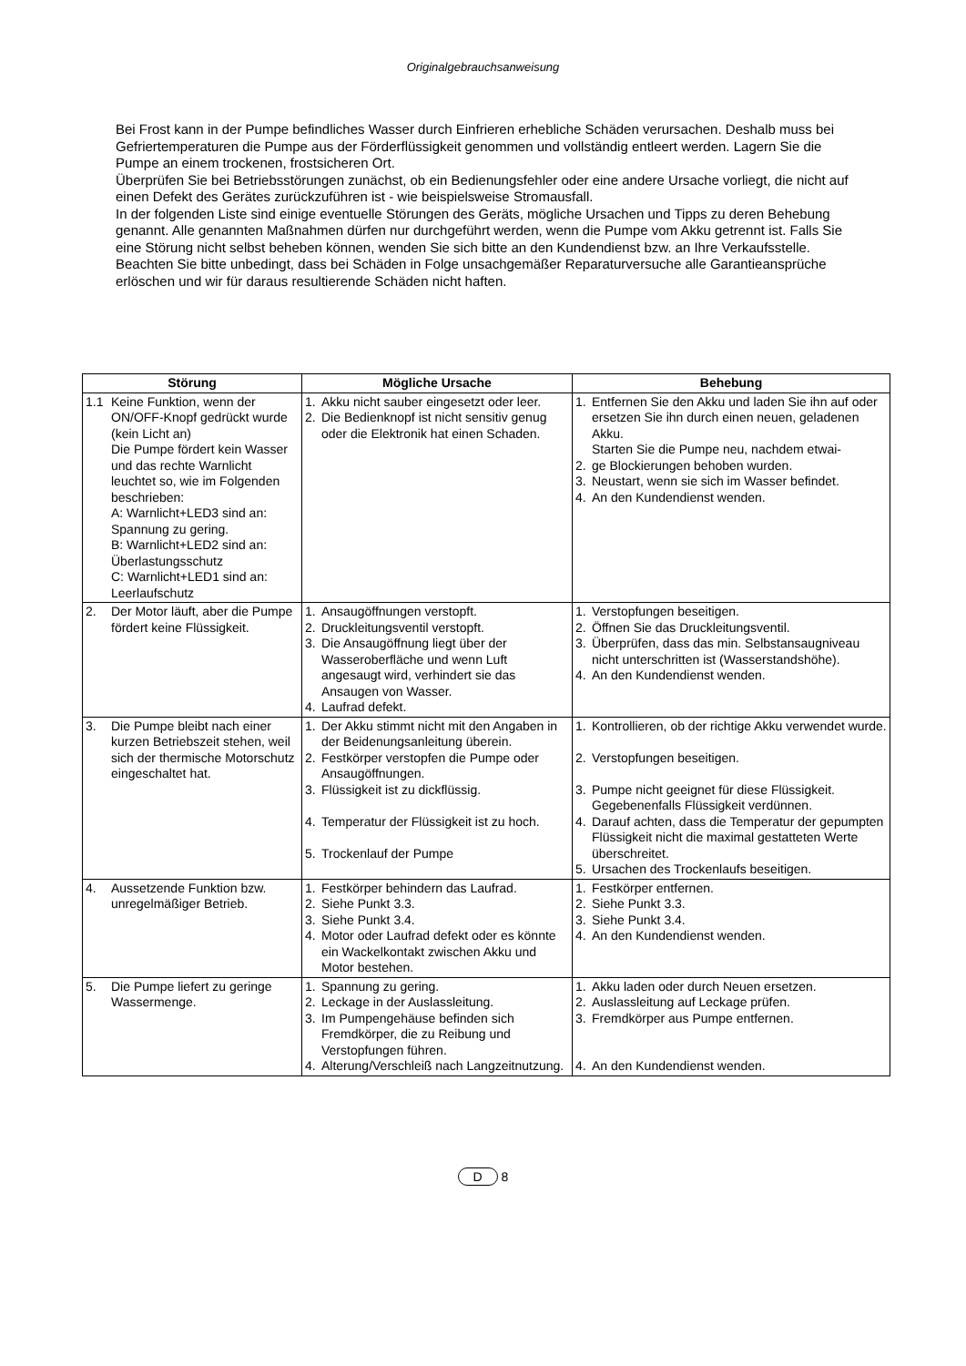Originalgebrauchsanweisung
Bei Frost kann in der Pumpe befindliches Wasser durch Einfrieren erhebliche Schäden verursachen. Deshalb muss bei Gefriertemperaturen die Pumpe aus der Förderflüssigkeit genommen und vollständig entleert werden. Lagern Sie die Pumpe an einem trockenen, frostsicheren Ort.
Überprüfen Sie bei Betriebsstörungen zunächst, ob ein Bedienungsfehler oder eine andere Ursache vorliegt, die nicht auf einen Defekt des Gerätes zurückzuführen ist - wie beispielsweise Stromausfall.
In der folgenden Liste sind einige eventuelle Störungen des Geräts, mögliche Ursachen und Tipps zu deren Behebung genannt. Alle genannten Maßnahmen dürfen nur durchgeführt werden, wenn die Pumpe vom Akku getrennt ist. Falls Sie eine Störung nicht selbst beheben können, wenden Sie sich bitte an den Kundendienst bzw. an Ihre Verkaufsstelle. Beachten Sie bitte unbedingt, dass bei Schäden in Folge unsachgemäßer Reparaturversuche alle Garantieansprüche erlöschen und wir für daraus resultierende Schäden nicht haften.
| Störung | Mögliche Ursache | Behebung |
| --- | --- | --- |
| 1.1 Keine Funktion, wenn der ON/OFF-Knopf gedrückt wurde (kein Licht an) Die Pumpe fördert kein Wasser und das rechte Warnlicht leuchtet so, wie im Folgenden beschrieben: A: Warnlicht+LED3 sind an: Spannung zu gering. B: Warnlicht+LED2 sind an: Überlastungsschutz C: Warnlicht+LED1 sind an: Leerlaufschutz | 1. Akku nicht sauber eingesetzt oder leer. 2. Die Bedienknopf ist nicht sensitiv genug oder die Elektronik hat einen Schaden. | 1. Entfernen Sie den Akku und laden Sie ihn auf oder ersetzen Sie ihn durch einen neuen, geladenen Akku. Starten Sie die Pumpe neu, nachdem etwai- 2. ge Blockierungen behoben wurden. 3. Neustart, wenn sie sich im Wasser befindet. 4. An den Kundendienst wenden. |
| 2. Der Motor läuft, aber die Pumpe fördert keine Flüssigkeit. | 1. Ansaugöffnungen verstopft. 2. Druckleitungsventil verstopft. 3. Die Ansaugöffnung liegt über der Wasseroberfläche und wenn Luft angesaugt wird, verhindert sie das Ansaugen von Wasser. 4. Laufrad defekt. | 1. Verstopfungen beseitigen. 2. Öffnen Sie das Druckleitungsventil. 3. Überprüfen, dass das min. Selbstansaugniveau nicht unterschritten ist (Wasserstandshöhe). 4. An den Kundendienst wenden. |
| 3. Die Pumpe bleibt nach einer kurzen Betriebszeit stehen, weil sich der thermische Motorschutz eingeschaltet hat. | 1. Der Akku stimmt nicht mit den Angaben in der Beidenungsanleitung überein. 2. Festkörper verstopfen die Pumpe oder Ansaugöffnungen. 3. Flüssigkeit ist zu dickflüssig. 4. Temperatur der Flüssigkeit ist zu hoch. 5. Trockenlauf der Pumpe | 1. Kontrollieren, ob der richtige Akku verwendet wurde. 2. Verstopfungen beseitigen. 3. Pumpe nicht geeignet für diese Flüssigkeit. Gegebenenfalls Flüssigkeit verdünnen. 4. Darauf achten, dass die Temperatur der gepumpten Flüssigkeit nicht die maximal gestatteten Werte überschreitet. 5. Ursachen des Trockenlaufs beseitigen. |
| 4. Aussetzende Funktion bzw. unregelmäßiger Betrieb. | 1. Festkörper behindern das Laufrad. 2. Siehe Punkt 3.3. 3. Siehe Punkt 3.4. 4. Motor oder Laufrad defekt oder es könnte ein Wackelkontakt zwischen Akku und Motor bestehen. | 1. Festkörper entfernen. 2. Siehe Punkt 3.3. 3. Siehe Punkt 3.4. 4. An den Kundendienst wenden. |
| 5. Die Pumpe liefert zu geringe Wassermenge. | 1. Spannung zu gering. 2. Leckage in der Auslassleitung. 3. Im Pumpengehäuse befinden sich Fremdkörper, die zu Reibung und Verstopfungen führen. 4. Alterung/Verschleiß nach Langzeitnutzung. | 1. Akku laden oder durch Neuen ersetzen. 2. Auslassleitung auf Leckage prüfen. 3. Fremdkörper aus Pumpe entfernen. 4. An den Kundendienst wenden. |
D 8